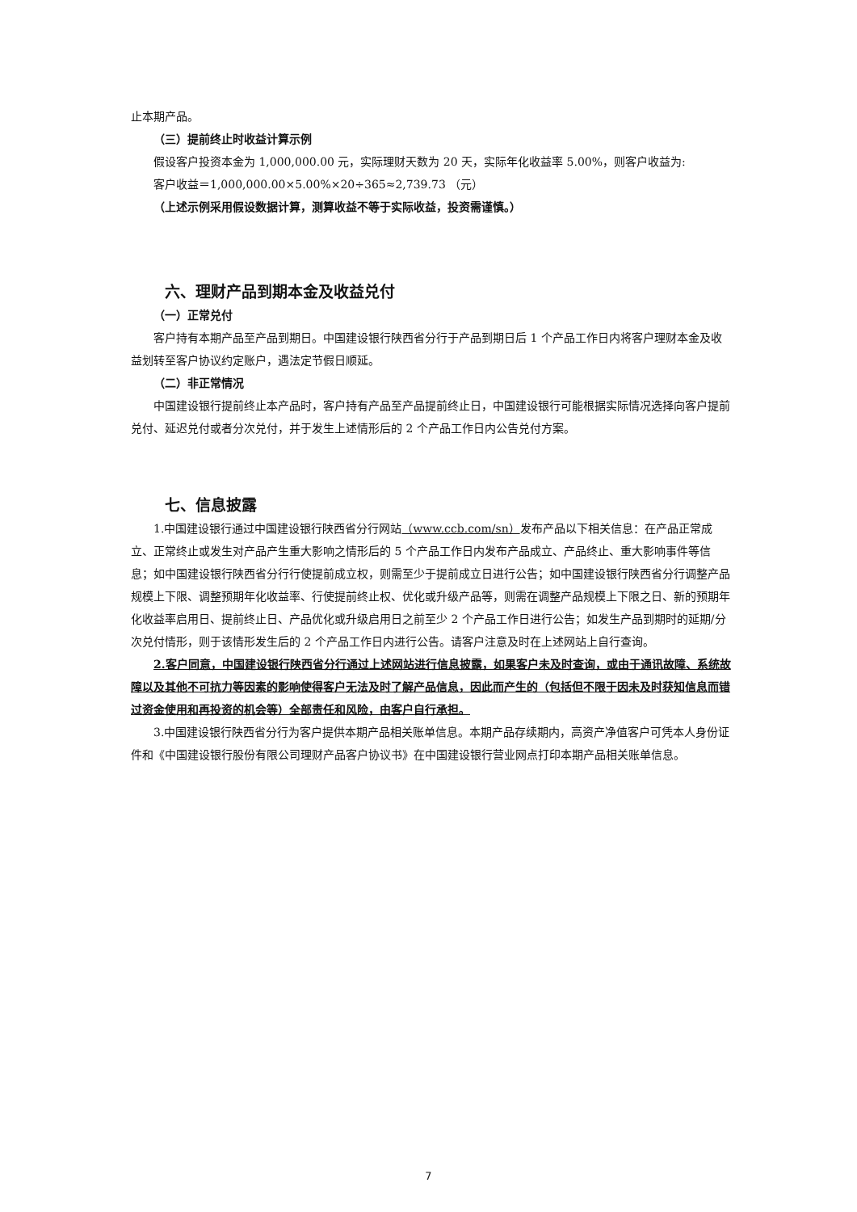止本期产品。
（三）提前终止时收益计算示例
假设客户投资本金为 1,000,000.00 元，实际理财天数为 20 天，实际年化收益率 5.00%，则客户收益为:
客户收益＝1,000,000.00×5.00%×20÷365≈2,739.73 （元）
（上述示例采用假设数据计算，测算收益不等于实际收益，投资需谨慎。）
六、理财产品到期本金及收益兑付
（一）正常兑付
客户持有本期产品至产品到期日。中国建设银行陕西省分行于产品到期日后 1 个产品工作日内将客户理财本金及收益划转至客户协议约定账户，遇法定节假日顺延。
（二）非正常情况
中国建设银行提前终止本产品时，客户持有产品至产品提前终止日，中国建设银行可能根据实际情况选择向客户提前兑付、延迟兑付或者分次兑付，并于发生上述情形后的 2 个产品工作日内公告兑付方案。
七、信息披露
1.中国建设银行通过中国建设银行陕西省分行网站（www.ccb.com/sn）发布产品以下相关信息：在产品正常成立、正常终止或发生对产品产生重大影响之情形后的 5 个产品工作日内发布产品成立、产品终止、重大影响事件等信息；如中国建设银行陕西省分行行使提前成立权，则需至少于提前成立日进行公告；如中国建设银行陕西省分行调整产品规模上下限、调整预期年化收益率、行使提前终止权、优化或升级产品等，则需在调整产品规模上下限之日、新的预期年化收益率启用日、提前终止日、产品优化或升级启用日之前至少 2 个产品工作日进行公告；如发生产品到期时的延期/分次兑付情形，则于该情形发生后的 2 个产品工作日内进行公告。请客户注意及时在上述网站上自行查询。
2.客户同意，中国建设银行陕西省分行通过上述网站进行信息披露，如果客户未及时查询，或由于通讯故障、系统故障以及其他不可抗力等因素的影响使得客户无法及时了解产品信息，因此而产生的（包括但不限于因未及时获知信息而错过资金使用和再投资的机会等）全部责任和风险，由客户自行承担。
3.中国建设银行陕西省分行为客户提供本期产品相关账单信息。本期产品存续期内，高资产净值客户可凭本人身份证件和《中国建设银行股份有限公司理财产品客户协议书》在中国建设银行营业网点打印本期产品相关账单信息。
7